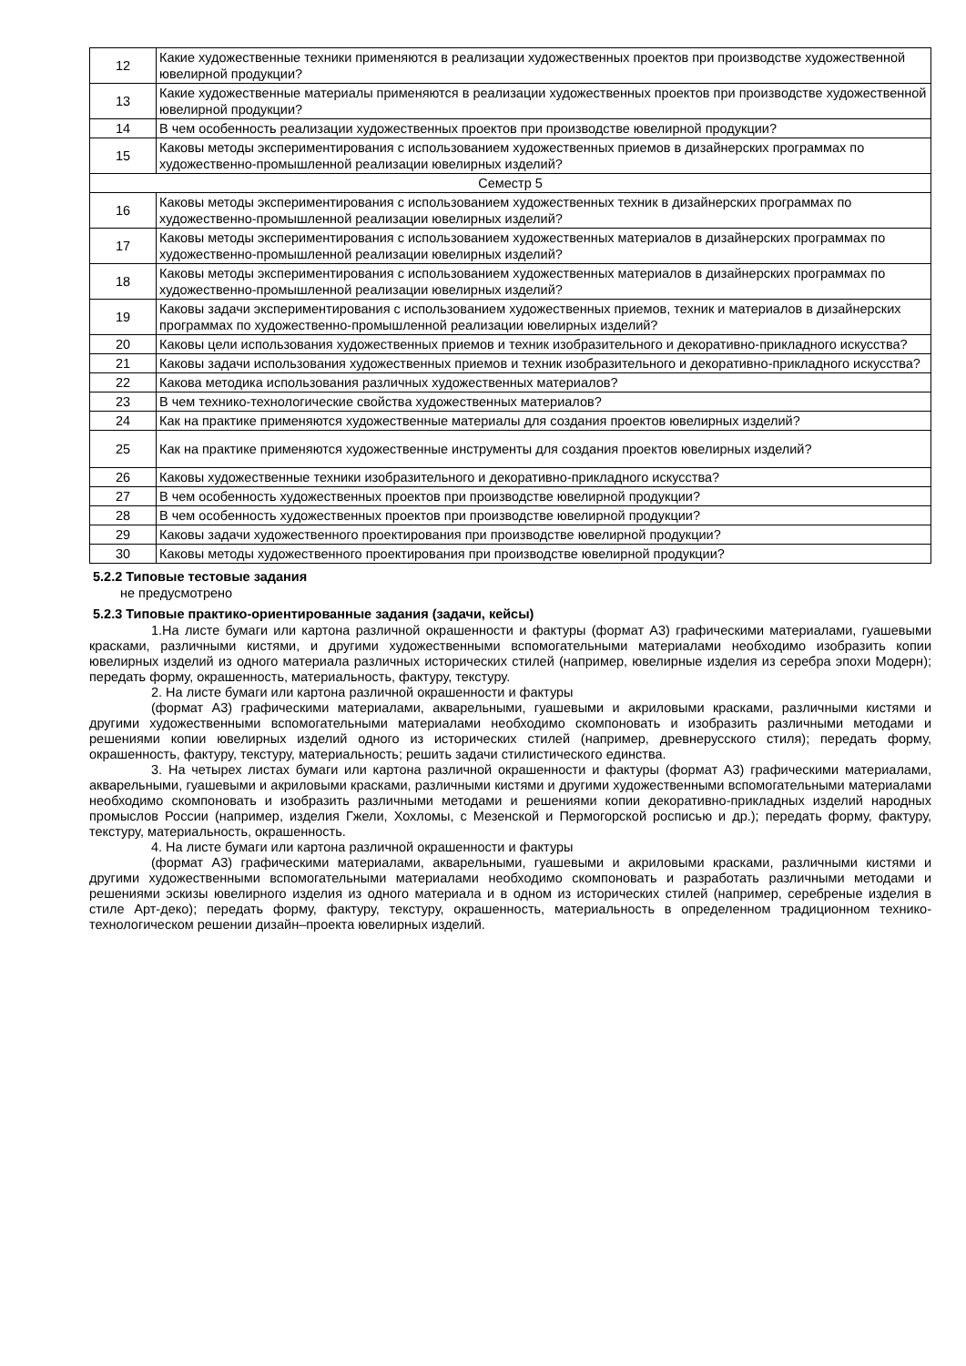| 12 | Какие художественные техники применяются в реализации художественных проектов при производстве художественной ювелирной продукции? |
| 13 | Какие художественные материалы применяются в реализации художественных проектов при производстве художественной ювелирной продукции? |
| 14 | В чем особенность реализации художественных проектов при производстве ювелирной продукции? |
| 15 | Каковы методы экспериментирования с использованием художественных приемов в дизайнерских программах по художественно-промышленной реализации ювелирных изделий? |
| Семестр 5 | |
| 16 | Каковы методы экспериментирования с использованием художественных техник в дизайнерских программах по художественно-промышленной реализации ювелирных изделий? |
| 17 | Каковы методы экспериментирования с использованием художественных материалов в дизайнерских программах по художественно-промышленной реализации ювелирных изделий? |
| 18 | Каковы методы экспериментирования с использованием художественных материалов в дизайнерских программах по художественно-промышленной реализации ювелирных изделий? |
| 19 | Каковы задачи экспериментирования с использованием художественных приемов, техник и материалов в дизайнерских программах по художественно-промышленной реализации ювелирных изделий? |
| 20 | Каковы цели использования художественных приемов и техник изобразительного и декоративно-прикладного искусства? |
| 21 | Каковы задачи использования художественных приемов и техник изобразительного и декоративно-прикладного искусства? |
| 22 | Какова методика использования различных художественных материалов? |
| 23 | В чем технико-технологические свойства художественных материалов? |
| 24 | Как на практике применяются художественные материалы для создания проектов ювелирных изделий? |
| 25 | Как на практике применяются художественные инструменты для создания проектов ювелирных изделий? |
| 26 | Каковы художественные техники изобразительного и декоративно-прикладного искусства? |
| 27 | В чем особенность художественных проектов при производстве ювелирной продукции? |
| 28 | В чем особенность художественных проектов при производстве ювелирной продукции? |
| 29 | Каковы задачи художественного проектирования при производстве ювелирной продукции? |
| 30 | Каковы методы художественного проектирования при производстве ювелирной продукции? |
5.2.2 Типовые тестовые задания
не предусмотрено
5.2.3 Типовые практико-ориентированные задания (задачи, кейсы)
1.На листе бумаги или картона различной окрашенности и фактуры (формат А3) графическими материалами, гуашевыми красками, различными кистями, и другими художественными вспомогательными материалами необходимо изобразить копии ювелирных изделий из одного материала различных исторических стилей (например, ювелирные изделия из серебра эпохи Модерн); передать форму, окрашенность, материальность, фактуру, текстуру.
2. На листе бумаги или картона различной окрашенности и фактуры
(формат А3) графическими материалами, акварельными, гуашевыми и акриловыми красками, различными кистями и другими художественными вспомогательными материалами необходимо скомпоновать и изобразить различными методами и решениями копии ювелирных изделий одного из исторических стилей (например, древнерусского стиля); передать форму, окрашенность, фактуру, текстуру, материальность; решить задачи стилистического единства.
3. На четырех листах бумаги или картона различной окрашенности и фактуры (формат А3) графическими материалами, акварельными, гуашевыми и акриловыми красками, различными кистями и другими художественными вспомогательными материалами необходимо скомпоновать и изобразить различными методами и решениями копии декоративно-прикладных изделий народных промыслов России (например, изделия Гжели, Хохломы, с Мезенской и Пермогорской росписью и др.); передать форму, фактуру, текстуру, материальность, окрашенность.
4. На листе бумаги или картона различной окрашенности и фактуры
(формат А3) графическими материалами, акварельными, гуашевыми и акриловыми красками, различными кистями и другими художественными вспомогательными материалами необходимо скомпоновать и разработать различными методами и решениями эскизы ювелирного изделия из одного материала и в одном из исторических стилей (например, серебреные изделия в стиле Арт-деко); передать форму, фактуру, текстуру, окрашенность, материальность в определенном традиционном технико-технологическом решении дизайн–проекта ювелирных изделий.